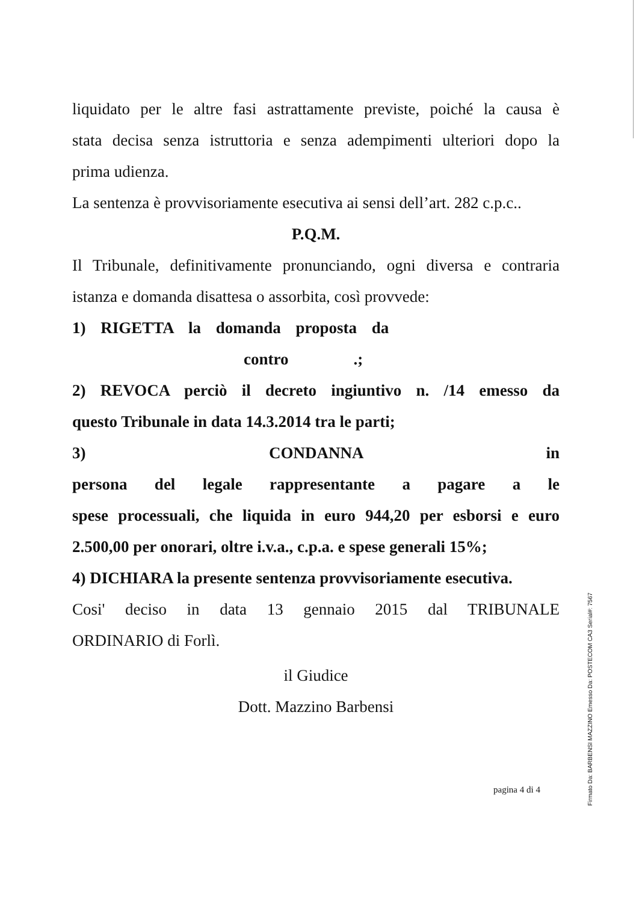liquidato per le altre fasi astrattamente previste, poiché la causa è
stata decisa senza istruttoria e senza adempimenti ulteriori dopo la
prima udienza.
La sentenza è provvisoriamente esecutiva ai sensi dell’art. 282 c.p.c..
P.Q.M.
Il Tribunale, definitivamente pronunciando, ogni diversa e contraria
istanza e domanda disattesa o assorbita, così provvede:
1) RIGETTA la domanda proposta da
contro .;
2) REVOCA perciò il decreto ingiuntivo n. /14 emesso da
questo Tribunale in data 14.3.2014 tra le parti;
3) CONDANNA in
persona del legale rappresentante a pagare a le
spese processuali, che liquida in euro 944,20 per esborsi e euro
2.500,00 per onorari, oltre i.v.a., c.p.a. e spese generali 15%;
4) DICHIARA la presente sentenza provvisoriamente esecutiva.
Cosi' deciso in data 13 gennaio 2015 dal TRIBUNALE
ORDINARIO di Forlì.
il Giudice
Dott. Mazzino Barbensi
pagina 4 di 4
Firmato Da: BARBENSI MAZZINO Emesso Da: POSTECOM CA3 Serial#: 7567